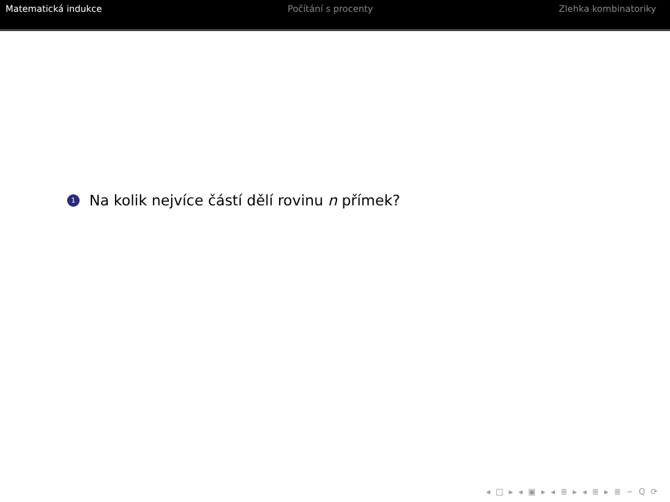Matematická indukce Počítání s procenty Zlehka kombinatoriky
1 Na kolik nejvíce částí dělí rovinu n přímek?
◂ □ ▸ ◂ ▣ ▸ ◂ ≣ ▸ ◂ ≣ ▸ ≣ ∽ Q ⟳